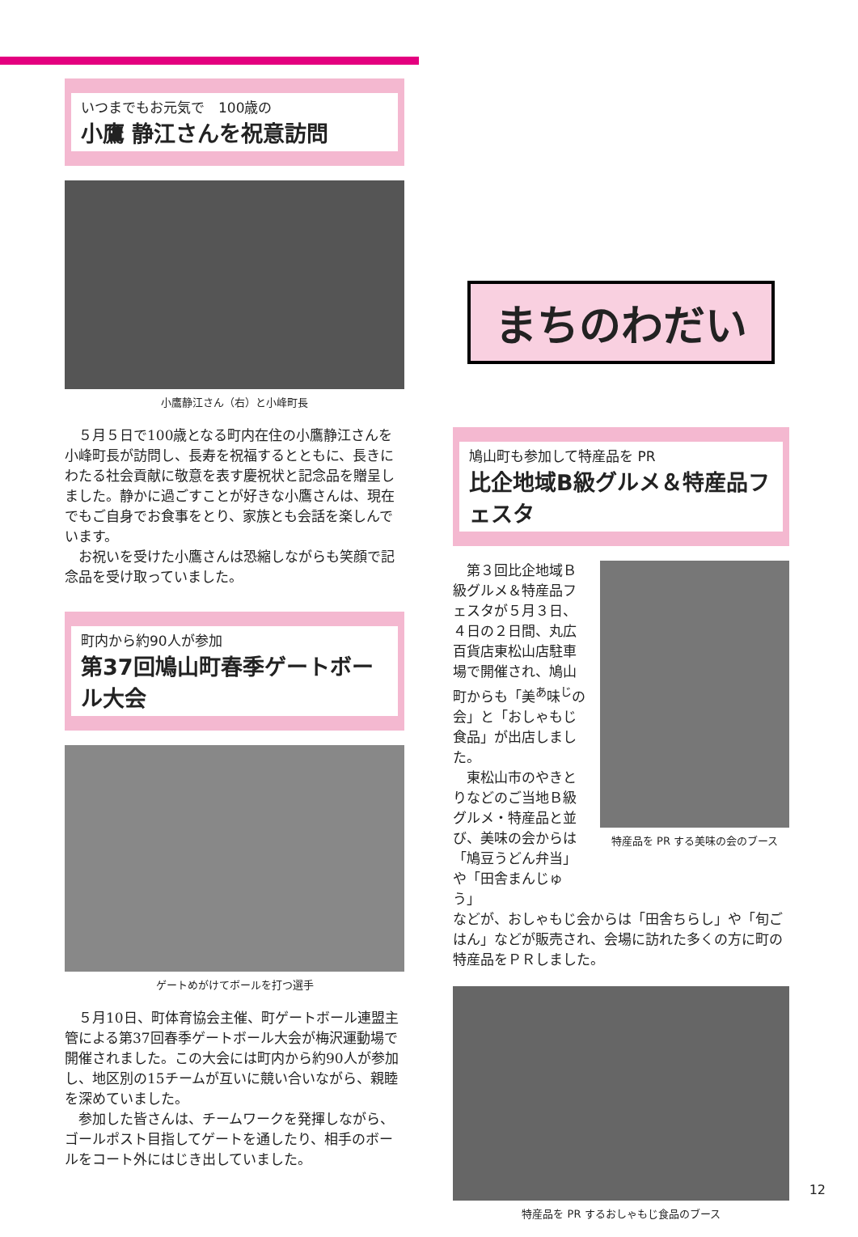いつまでもお元気で　100歳の
小鷹 静江さんを祝意訪問
小鷹静江さん（右）と小峰町長
５月５日で100歳となる町内在住の小鷹静江さんを小峰町長が訪問し、長寿を祝福するとともに、長きにわたる社会貢献に敬意を表す慶祝状と記念品を贈呈しました。静かに過ごすことが好きな小鷹さんは、現在でもご自身でお食事をとり、家族とも会話を楽しんでいます。
お祝いを受けた小鷹さんは恐縮しながらも笑顔で記念品を受け取っていました。
町内から約90人が参加
第37回鳩山町春季ゲートボール大会
ゲートめがけてボールを打つ選手
５月10日、町体育協会主催、町ゲートボール連盟主管による第37回春季ゲートボール大会が梅沢運動場で開催されました。この大会には町内から約90人が参加し、地区別の15チームが互いに競い合いながら、親睦を深めていました。
参加した皆さんは、チームワークを発揮しながら、ゴールポスト目指してゲートを通したり、相手のボールをコート外にはじき出していました。
まちのわだい
鳩山町も参加して特産品を PR
比企地域B級グルメ＆特産品フェスタ
第３回比企地域Ｂ級グルメ＆特産品フェスタが５月３日、４日の２日間、丸広百貨店東松山店駐車場で開催され、鳩山町からも「美<sup>あ</sup>味<sup>じ</sup>の会」と「おしゃもじ食品」が出店しました。
東松山市のやきとりなどのご当地Ｂ級グルメ・特産品と並び、美味の会からは「鳩豆うどん弁当」や「田舎まんじゅう」
特産品を PR する美味の会のブース
などが、おしゃもじ会からは「田舎ちらし」や「旬ごはん」などが販売され、会場に訪れた多くの方に町の特産品をＰＲしました。
特産品を PR するおしゃもじ食品のブース
12